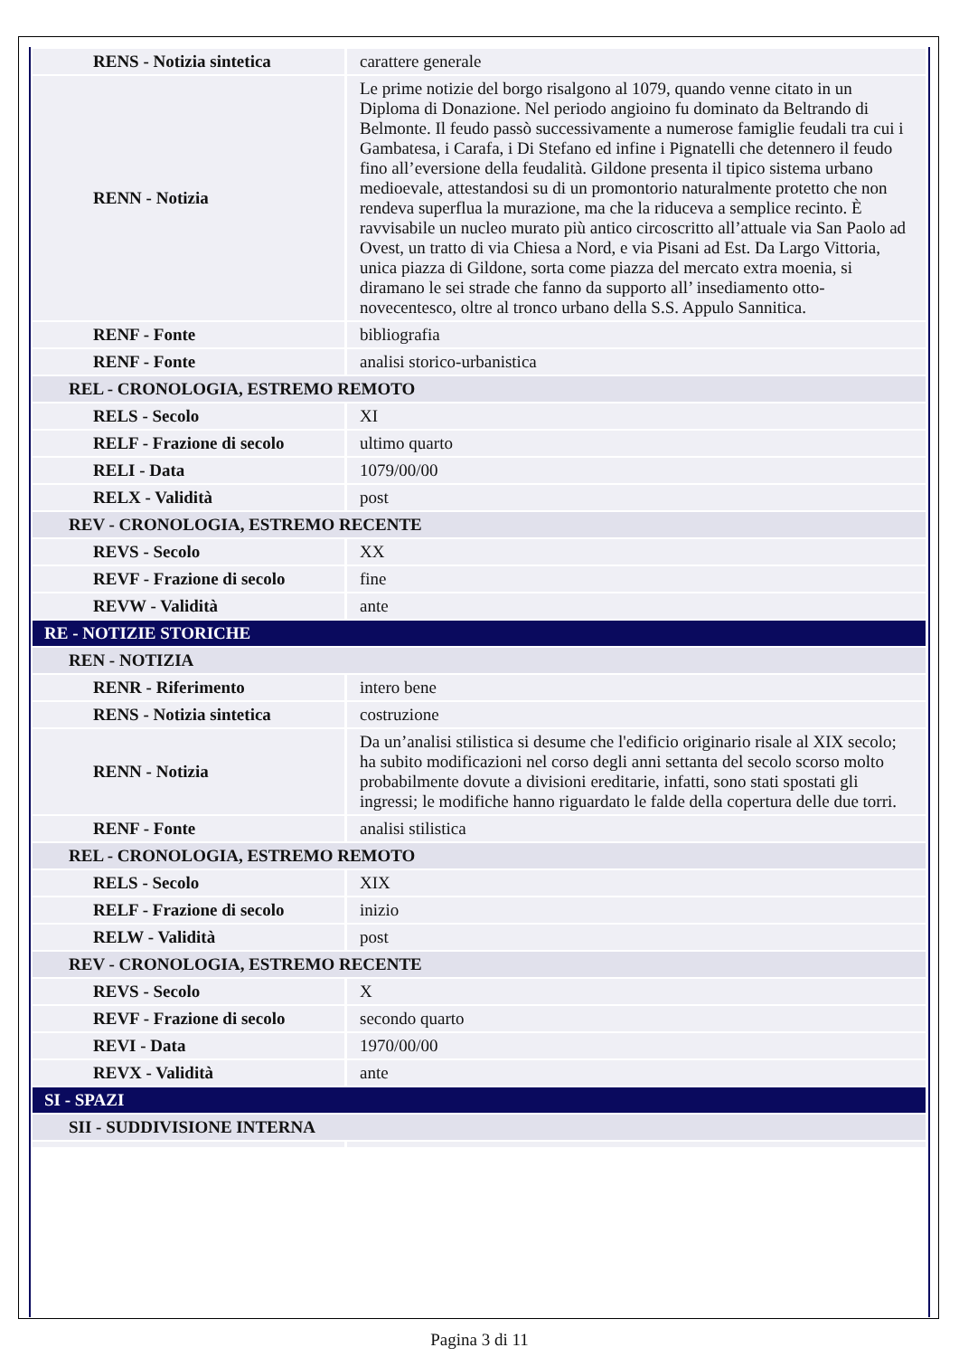| RENS - Notizia sintetica | carattere generale |
| RENN - Notizia | Le prime notizie del borgo risalgono al 1079, quando venne citato in un Diploma di Donazione. Nel periodo angioino fu dominato da Beltrando di Belmonte. Il feudo passò successivamente a numerose famiglie feudali tra cui i Gambatesa, i Carafa, i Di Stefano ed infine i Pignatelli che detennero il feudo fino all’eversione della feudalità. Gildone presenta il tipico sistema urbano medioevale, attestandosi su di un promontorio naturalmente protetto che non rendeva superflua la murazione, ma che la riduceva a semplice recinto. È ravvisabile un nucleo murato più antico circoscritto all’attuale via San Paolo ad Ovest, un tratto di via Chiesa a Nord, e via Pisani ad Est. Da Largo Vittoria, unica piazza di Gildone, sorta come piazza del mercato extra moenia, si diramano le sei strade che fanno da supporto all’ insediamento otto-novecentesco, oltre al tronco urbano della S.S. Appulo Sannitica. |
| RENF - Fonte | bibliografia |
| RENF - Fonte | analisi storico-urbanistica |
| REL - CRONOLOGIA, ESTREMO REMOTO | |
| RELS - Secolo | XI |
| RELF - Frazione di secolo | ultimo quarto |
| RELI - Data | 1079/00/00 |
| RELX - Validità | post |
| REV - CRONOLOGIA, ESTREMO RECENTE | |
| REVS - Secolo | XX |
| REVF - Frazione di secolo | fine |
| REVW - Validità | ante |
| RE - NOTIZIE STORICHE | |
| REN - NOTIZIA | |
| RENR - Riferimento | intero bene |
| RENS - Notizia sintetica | costruzione |
| RENN - Notizia | Da un’analisi stilistica si desume che l'edificio originario risale al XIX secolo; ha subito modificazioni nel corso degli anni settanta del secolo scorso molto probabilmente dovute a divisioni ereditarie, infatti, sono stati spostati gli ingressi; le modifiche hanno riguardato le falde della copertura delle due torri. |
| RENF - Fonte | analisi stilistica |
| REL - CRONOLOGIA, ESTREMO REMOTO | |
| RELS - Secolo | XIX |
| RELF - Frazione di secolo | inizio |
| RELW - Validità | post |
| REV - CRONOLOGIA, ESTREMO RECENTE | |
| REVS - Secolo | X |
| REVF - Frazione di secolo | secondo quarto |
| REVI - Data | 1970/00/00 |
| REVX - Validità | ante |
| SI - SPAZI | |
| SII - SUDDIVISIONE INTERNA | |
Pagina 3 di 11